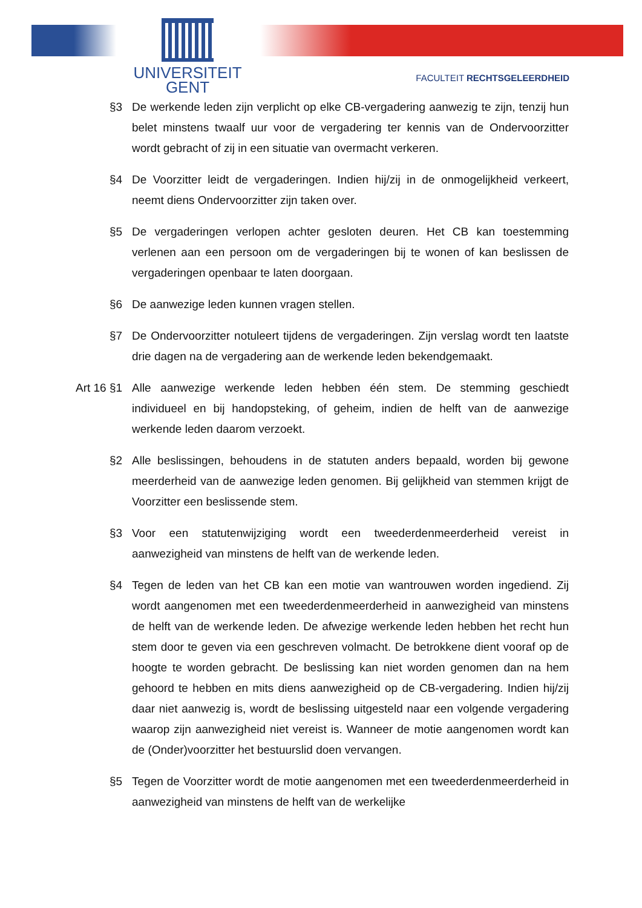UNIVERSITEIT
GENT
FACULTEIT RECHTSGELEERDHEID
§3 De werkende leden zijn verplicht op elke CB-vergadering aanwezig te zijn, tenzij hun belet minstens twaalf uur voor de vergadering ter kennis van de Ondervoorzitter wordt gebracht of zij in een situatie van overmacht verkeren.
§4 De Voorzitter leidt de vergaderingen. Indien hij/zij in de onmogelijkheid verkeert, neemt diens Ondervoorzitter zijn taken over.
§5 De vergaderingen verlopen achter gesloten deuren. Het CB kan toestemming verlenen aan een persoon om de vergaderingen bij te wonen of kan beslissen de vergaderingen openbaar te laten doorgaan.
§6 De aanwezige leden kunnen vragen stellen.
§7 De Ondervoorzitter notuleert tijdens de vergaderingen. Zijn verslag wordt ten laatste drie dagen na de vergadering aan de werkende leden bekendgemaakt.
Art 16
§1 Alle aanwezige werkende leden hebben één stem. De stemming geschiedt individueel en bij handopsteking, of geheim, indien de helft van de aanwezige werkende leden daarom verzoekt.
§2 Alle beslissingen, behoudens in de statuten anders bepaald, worden bij gewone meerderheid van de aanwezige leden genomen. Bij gelijkheid van stemmen krijgt de Voorzitter een beslissende stem.
§3 Voor een statutenwijziging wordt een tweederdenmeerderheid vereist in aanwezigheid van minstens de helft van de werkende leden.
§4 Tegen de leden van het CB kan een motie van wantrouwen worden ingediend. Zij wordt aangenomen met een tweederdenmeerderheid in aanwezigheid van minstens de helft van de werkende leden. De afwezige werkende leden hebben het recht hun stem door te geven via een geschreven volmacht. De betrokkene dient vooraf op de hoogte te worden gebracht. De beslissing kan niet worden genomen dan na hem gehoord te hebben en mits diens aanwezigheid op de CB-vergadering. Indien hij/zij daar niet aanwezig is, wordt de beslissing uitgesteld naar een volgende vergadering waarop zijn aanwezigheid niet vereist is. Wanneer de motie aangenomen wordt kan de (Onder)voorzitter het bestuurslid doen vervangen.
§5 Tegen de Voorzitter wordt de motie aangenomen met een tweederdenmeerderheid in aanwezigheid van minstens de helft van de werkelijke